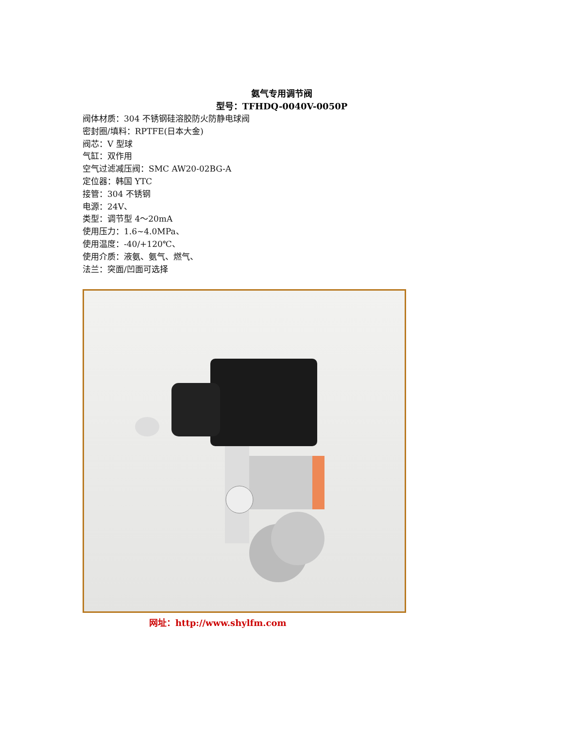氨气专用调节阀
型号：TFHDQ-0040V-0050P
阀体材质：304 不锈钢硅溶胶防火防静电球阀
密封圈/填料：RPTFE(日本大金)
阀芯：V 型球
气缸：双作用
空气过滤减压阀：SMC AW20-02BG-A
定位器：韩国 YTC
接管：304 不锈钢
电源：24V、
类型：调节型 4～20mA
使用压力：1.6~4.0MPa、
使用温度：-40/+120℃、
使用介质：液氨、氨气、燃气、
法兰：突面/凹面可选择
网址：http://www.shylfm.com